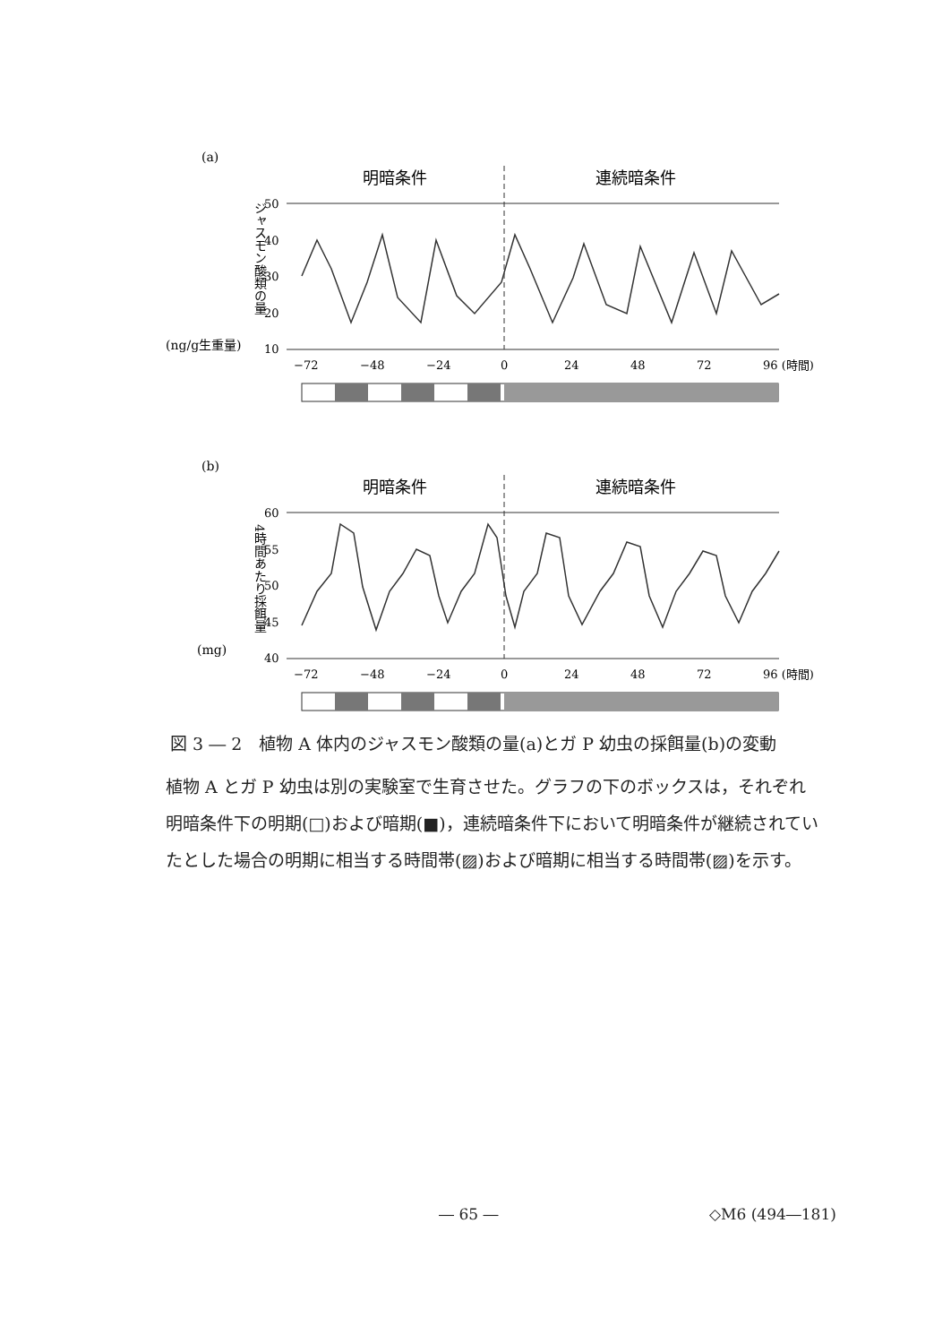(a)
明暗条件
連続暗条件
ジャスモン酸類の量
(ng/g生重量)
50
40
30
20
10
−72
−48
−24
0
24
48
72
96 (時間)
(b)
明暗条件
連続暗条件
4時間あたり採餌量
(mg)
60
55
50
45
40
−72
−48
−24
0
24
48
72
96 (時間)
図 3 ― 2　植物 A 体内のジャスモン酸類の量(a)とガ P 幼虫の採餌量(b)の変動
植物 A とガ P 幼虫は別の実験室で生育させた。グラフの下のボックスは，それぞれ明暗条件下の明期(□)および暗期(■)，連続暗条件下において明暗条件が継続されていたとした場合の明期に相当する時間帯(▨)および暗期に相当する時間帯(▨)を示す。
― 65 ― ◇M6 (494―181)